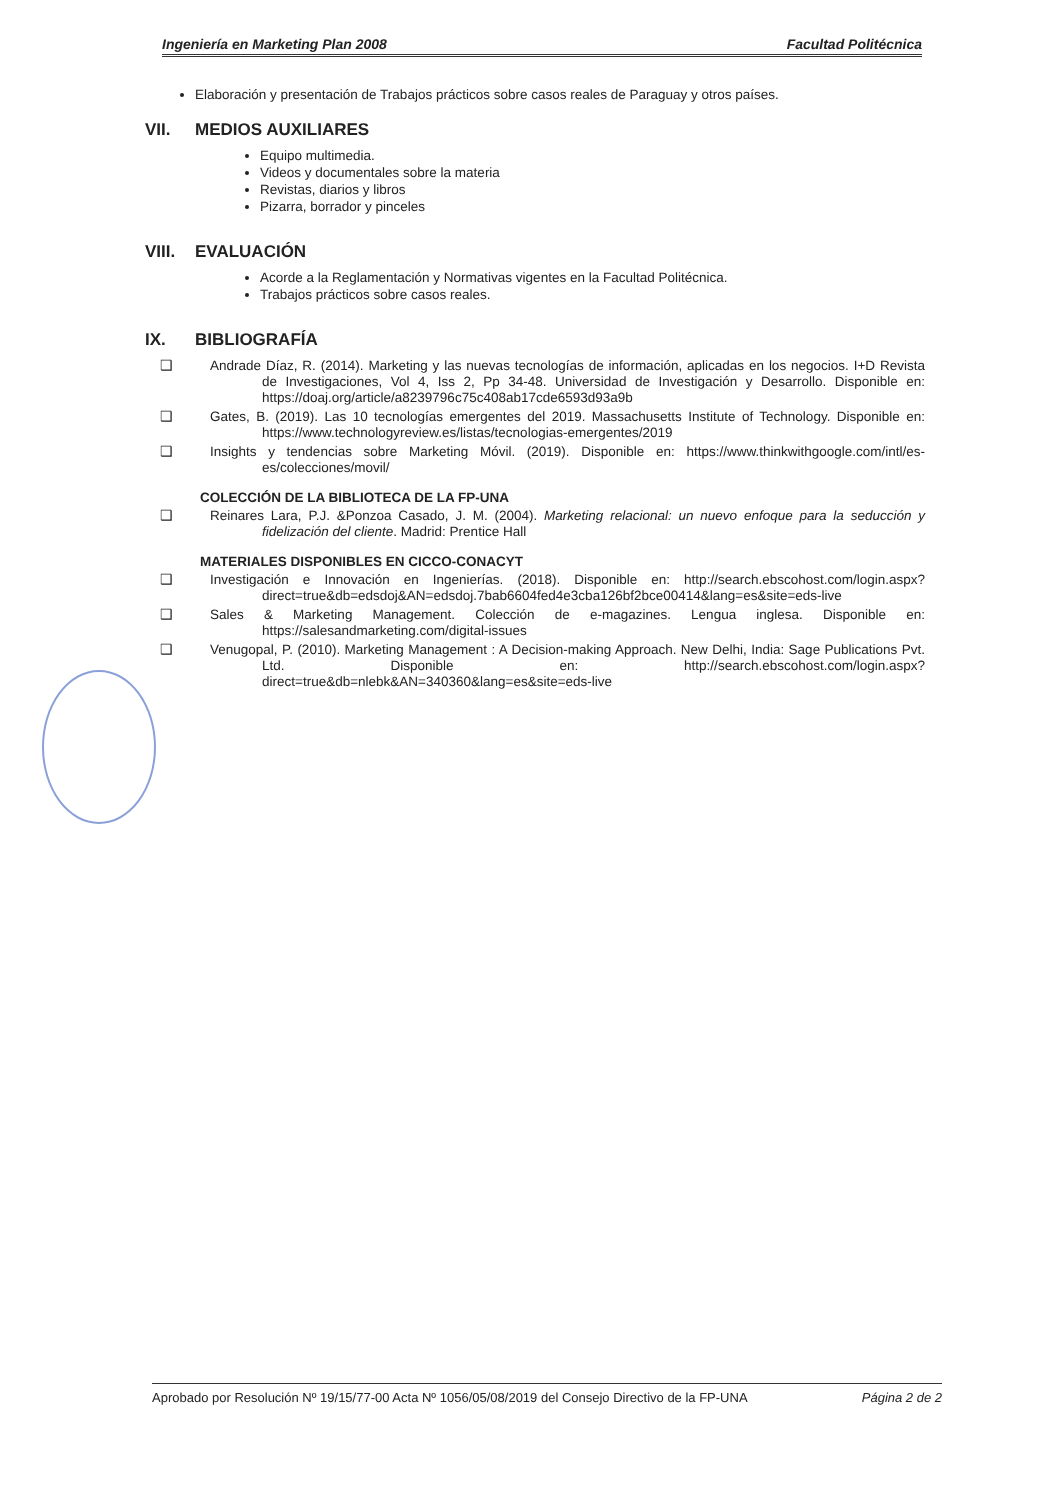Ingeniería en Marketing Plan 2008 Facultad Politécnica
Elaboración y presentación de Trabajos prácticos sobre casos reales de Paraguay y otros países.
VII. MEDIOS AUXILIARES
Equipo multimedia.
Videos y documentales sobre la materia
Revistas, diarios y libros
Pizarra, borrador y pinceles
VIII. EVALUACIÓN
Acorde a la Reglamentación y Normativas vigentes en la Facultad Politécnica.
Trabajos prácticos sobre casos reales.
IX. BIBLIOGRAFÍA
❑ Andrade Díaz, R. (2014). Marketing y las nuevas tecnologías de información, aplicadas en los negocios. I+D Revista de Investigaciones, Vol 4, Iss 2, Pp 34-48. Universidad de Investigación y Desarrollo. Disponible en: https://doaj.org/article/a8239796c75c408ab17cde6593d93a9b
❑ Gates, B. (2019). Las 10 tecnologías emergentes del 2019. Massachusetts Institute of Technology. Disponible en: https://www.technologyreview.es/listas/tecnologias-emergentes/2019
❑ Insights y tendencias sobre Marketing Móvil. (2019). Disponible en: https://www.thinkwithgoogle.com/intl/es-es/colecciones/movil/
COLECCIÓN DE LA BIBLIOTECA DE LA FP-UNA
❑ Reinares Lara, P.J. &Ponzoa Casado, J. M. (2004). Marketing relacional: un nuevo enfoque para la seducción y fidelización del cliente. Madrid: Prentice Hall
MATERIALES DISPONIBLES EN CICCO-CONACYT
❑ Investigación e Innovación en Ingenierías. (2018). Disponible en: http://search.ebscohost.com/login.aspx?direct=true&db=edsdoj&AN=edsdoj.7bab6604fed4e3cba126bf2bce00414&lang=es&site=eds-live
❑ Sales & Marketing Management. Colección de e-magazines. Lengua inglesa. Disponible en: https://salesandmarketing.com/digital-issues
❑ Venugopal, P. (2010). Marketing Management : A Decision-making Approach. New Delhi, India: Sage Publications Pvt. Ltd. Disponible en: http://search.ebscohost.com/login.aspx?direct=true&db=nlebk&AN=340360&lang=es&site=eds-live
Aprobado por Resolución Nº 19/15/77-00 Acta Nº 1056/05/08/2019 del Consejo Directivo de la FP-UNA Página 2 de 2